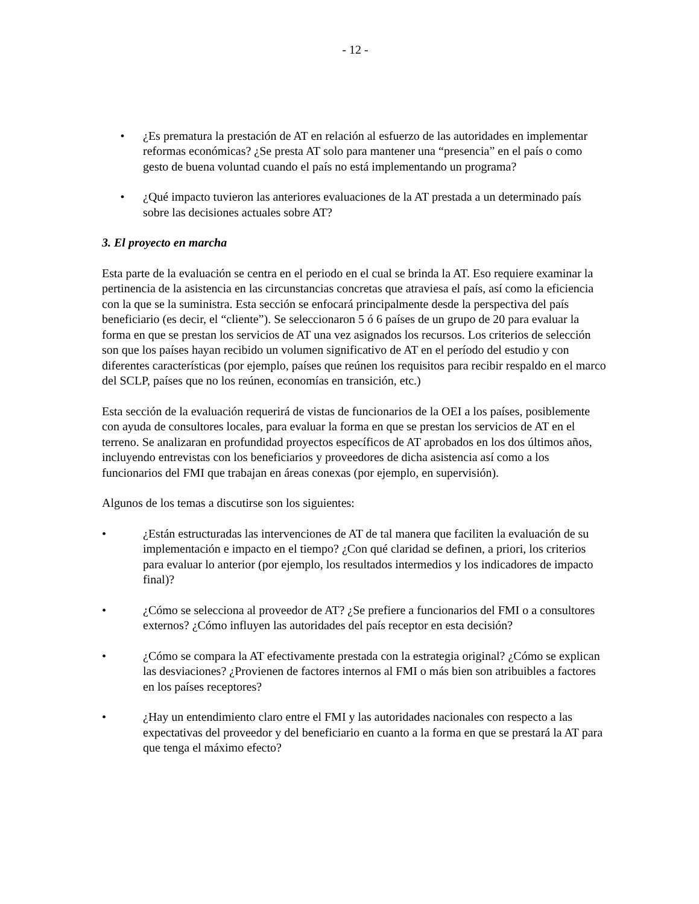- 12 -
• ¿Es prematura la prestación de AT en relación al esfuerzo de las autoridades en implementar reformas económicas? ¿Se presta AT solo para mantener una “presencia” en el país o como gesto de buena voluntad cuando el país no está implementando un programa?
• ¿Qué impacto tuvieron las anteriores evaluaciones de la AT prestada a un determinado país sobre las decisiones actuales sobre AT?
3. El proyecto en marcha
Esta parte de la evaluación se centra en el periodo en el cual se brinda la AT. Eso requiere examinar la pertinencia de la asistencia en las circunstancias concretas que atraviesa el país, así como la eficiencia con la que se la suministra. Esta sección se enfocará principalmente desde la perspectiva del país beneficiario (es decir, el “cliente”). Se seleccionaron 5 ó 6 países de un grupo de 20 para evaluar la forma en que se prestan los servicios de AT una vez asignados los recursos. Los criterios de selección son que los países hayan recibido un volumen significativo de AT en el período del estudio y con diferentes características (por ejemplo, países que reúnen los requisitos para recibir respaldo en el marco del SCLP, países que no los reúnen, economías en transición, etc.)
Esta sección de la evaluación requerirá de vistas de funcionarios de la OEI a los países, posiblemente con ayuda de consultores locales, para evaluar la forma en que se prestan los servicios de AT en el terreno. Se analizaran en profundidad proyectos específicos de AT aprobados en los dos últimos años, incluyendo entrevistas con los beneficiarios y proveedores de dicha asistencia así como a los funcionarios del FMI que trabajan en áreas conexas (por ejemplo, en supervisión).
Algunos de los temas a discutirse son los siguientes:
• ¿Están estructuradas las intervenciones de AT de tal manera que faciliten la evaluación de su implementación e impacto en el tiempo? ¿Con qué claridad se definen, a priori, los criterios para evaluar lo anterior (por ejemplo, los resultados intermedios y los indicadores de impacto final)?
• ¿Cómo se selecciona al proveedor de AT? ¿Se prefiere a funcionarios del FMI o a consultores externos? ¿Cómo influyen las autoridades del país receptor en esta decisión?
• ¿Cómo se compara la AT efectivamente prestada con la estrategia original? ¿Cómo se explican las desviaciones? ¿Provienen de factores internos al FMI o más bien son atribuibles a factores en los países receptores?
• ¿Hay un entendimiento claro entre el FMI y las autoridades nacionales con respecto a las expectativas del proveedor y del beneficiario en cuanto a la forma en que se prestará la AT para que tenga el máximo efecto?